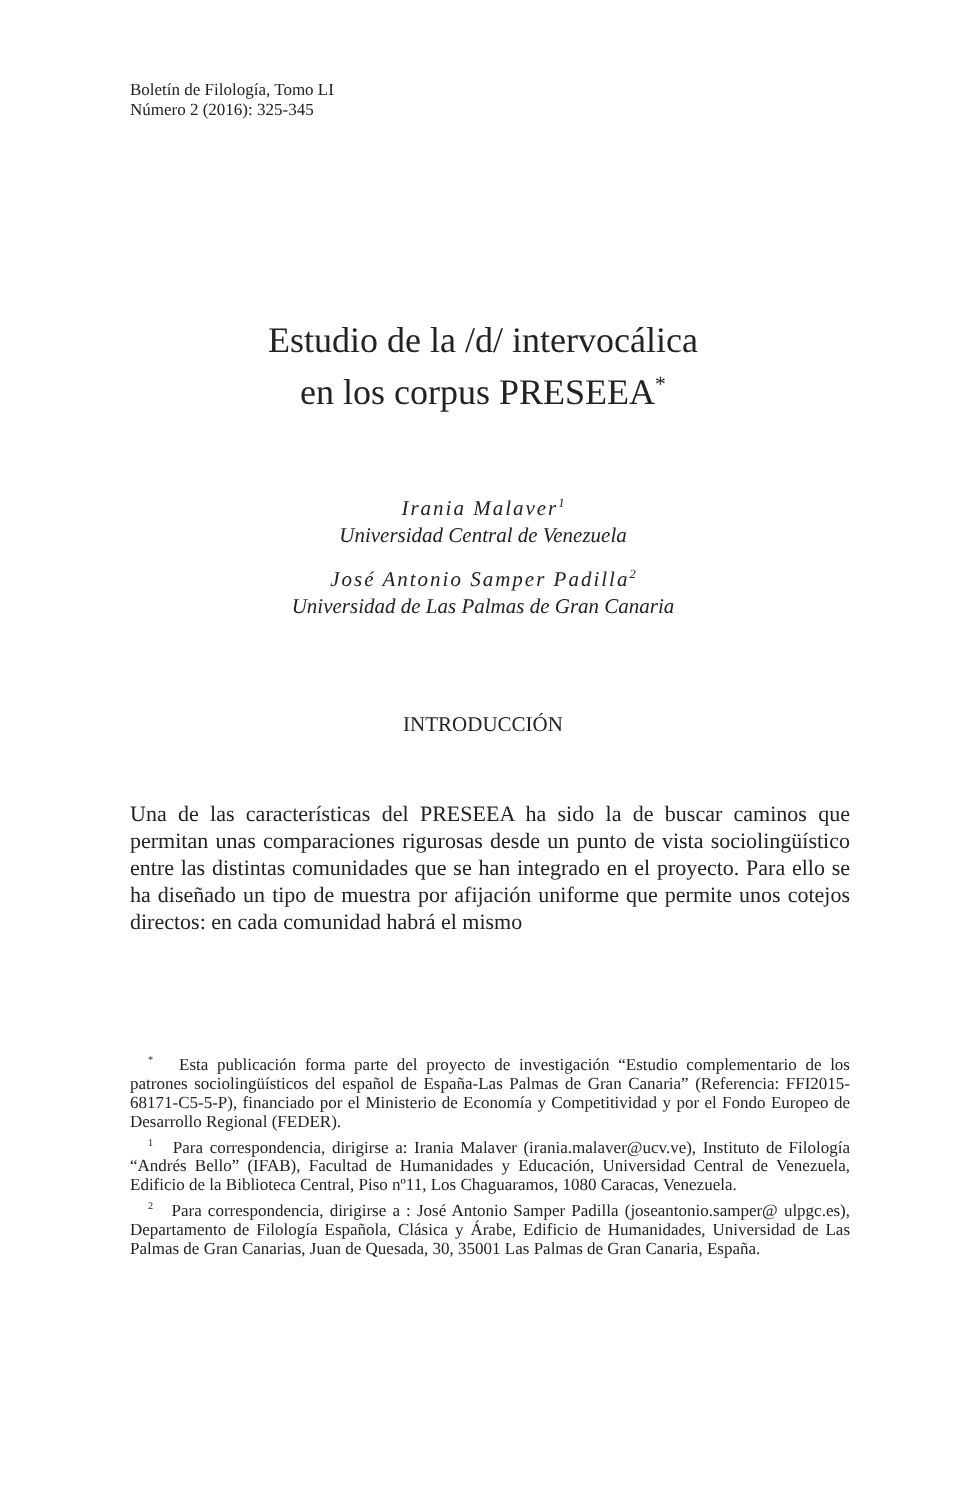Boletín de Filología, Tomo LI
Número 2 (2016): 325-345
Estudio de la /d/ intervocálica
en los corpus PRESEEA<sup>*</sup>
Irania Malaver<sup>1</sup>
Universidad Central de Venezuela
José Antonio Samper Padilla<sup>2</sup>
Universidad de Las Palmas de Gran Canaria
INTRODUCCIÓN
Una de las características del PRESEEA ha sido la de buscar caminos que permitan unas comparaciones rigurosas desde un punto de vista sociolingüístico entre las distintas comunidades que se han integrado en el proyecto. Para ello se ha diseñado un tipo de muestra por afijación uniforme que permite unos cotejos directos: en cada comunidad habrá el mismo
<sup>*</sup> Esta publicación forma parte del proyecto de investigación “Estudio complementario de los patrones sociolingüísticos del español de España-Las Palmas de Gran Canaria” (Referencia: FFI2015-68171-C5-5-P), financiado por el Ministerio de Economía y Competitividad y por el Fondo Europeo de Desarrollo Regional (FEDER).
<sup>1</sup> Para correspondencia, dirigirse a: Irania Malaver (irania.malaver@ucv.ve), Instituto de Filología “Andrés Bello” (IFAB), Facultad de Humanidades y Educación, Universidad Central de Venezuela, Edificio de la Biblioteca Central, Piso nº11, Los Chaguaramos, 1080 Caracas, Venezuela.
<sup>2</sup> Para correspondencia, dirigirse a : José Antonio Samper Padilla (joseantonio.samper@ ulpgc.es), Departamento de Filología Española, Clásica y Árabe, Edificio de Humanidades, Universidad de Las Palmas de Gran Canarias, Juan de Quesada, 30, 35001 Las Palmas de Gran Canaria, España.